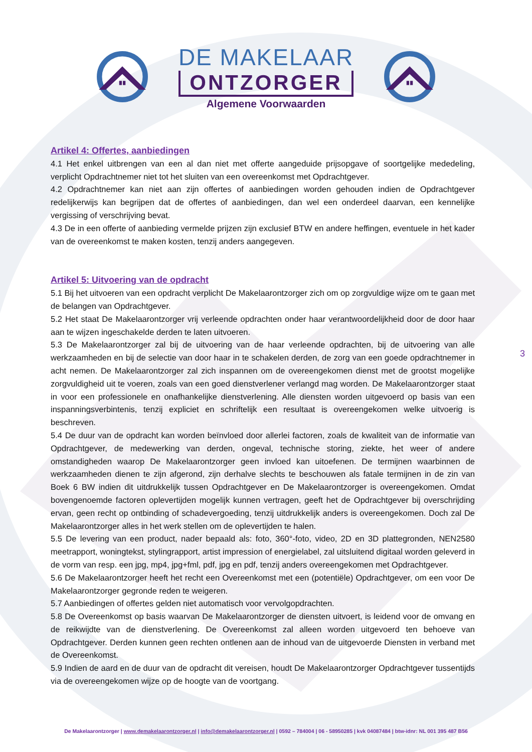DE MAKELAAR
ONTZORGER
Algemene Voorwaarden
Artikel 4: Offertes, aanbiedingen
4.1 Het enkel uitbrengen van een al dan niet met offerte aangeduide prijsopgave of soortgelijke mededeling, verplicht Opdrachtnemer niet tot het sluiten van een overeenkomst met Opdrachtgever.
4.2 Opdrachtnemer kan niet aan zijn offertes of aanbiedingen worden gehouden indien de Opdrachtgever redelijkerwijs kan begrijpen dat de offertes of aanbiedingen, dan wel een onderdeel daarvan, een kennelijke vergissing of verschrijving bevat.
4.3 De in een offerte of aanbieding vermelde prijzen zijn exclusief BTW en andere heffingen, eventuele in het kader van de overeenkomst te maken kosten, tenzij anders aangegeven.
Artikel 5: Uitvoering van de opdracht
5.1 Bij het uitvoeren van een opdracht verplicht De Makelaarontzorger zich om op zorgvuldige wijze om te gaan met de belangen van Opdrachtgever.
5.2 Het staat De Makelaarontzorger vrij verleende opdrachten onder haar verantwoordelijkheid door de door haar aan te wijzen ingeschakelde derden te laten uitvoeren.
5.3 De Makelaarontzorger zal bij de uitvoering van de haar verleende opdrachten, bij de uitvoering van alle werkzaamheden en bij de selectie van door haar in te schakelen derden, de zorg van een goede opdrachtnemer in acht nemen. De Makelaarontzorger zal zich inspannen om de overeengekomen dienst met de grootst mogelijke zorgvuldigheid uit te voeren, zoals van een goed dienstverlener verlangd mag worden. De Makelaarontzorger staat in voor een professionele en onafhankelijke dienstverlening. Alle diensten worden uitgevoerd op basis van een inspanningsverbintenis, tenzij expliciet en schriftelijk een resultaat is overeengekomen welke uitvoerig is beschreven.
5.4 De duur van de opdracht kan worden beïnvloed door allerlei factoren, zoals de kwaliteit van de informatie van Opdrachtgever, de medewerking van derden, ongeval, technische storing, ziekte, het weer of andere omstandigheden waarop De Makelaarontzorger geen invloed kan uitoefenen. De termijnen waarbinnen de werkzaamheden dienen te zijn afgerond, zijn derhalve slechts te beschouwen als fatale termijnen in de zin van Boek 6 BW indien dit uitdrukkelijk tussen Opdrachtgever en De Makelaarontzorger is overeengekomen. Omdat bovengenoemde factoren oplevertijden mogelijk kunnen vertragen, geeft het de Opdrachtgever bij overschrijding ervan, geen recht op ontbinding of schadevergoeding, tenzij uitdrukkelijk anders is overeengekomen. Doch zal De Makelaarontzorger alles in het werk stellen om de oplevertijden te halen.
5.5 De levering van een product, nader bepaald als: foto, 360°-foto, video, 2D en 3D plattegronden, NEN2580 meetrapport, woningtekst, stylingrapport, artist impression of energielabel, zal uitsluitend digitaal worden geleverd in de vorm van resp. een jpg, mp4, jpg+fml, pdf, jpg en pdf, tenzij anders overeengekomen met Opdrachtgever.
5.6 De Makelaarontzorger heeft het recht een Overeenkomst met een (potentiële) Opdrachtgever, om een voor De Makelaarontzorger gegronde reden te weigeren.
5.7 Aanbiedingen of offertes gelden niet automatisch voor vervolgopdrachten.
5.8 De Overeenkomst op basis waarvan De Makelaarontzorger de diensten uitvoert, is leidend voor de omvang en de reikwijdte van de dienstverlening. De Overeenkomst zal alleen worden uitgevoerd ten behoeve van Opdrachtgever. Derden kunnen geen rechten ontlenen aan de inhoud van de uitgevoerde Diensten in verband met de Overeenkomst.
5.9 Indien de aard en de duur van de opdracht dit vereisen, houdt De Makelaarontzorger Opdrachtgever tussentijds via de overeengekomen wijze op de hoogte van de voortgang.
3
De Makelaarontzorger | www.demakelaarontzorger.nl | info@demakelaarontzorger.nl | 0592 – 784004 | 06 - 58950285 | kvk 04087484 | btw-idnr: NL 001 395 487 B56